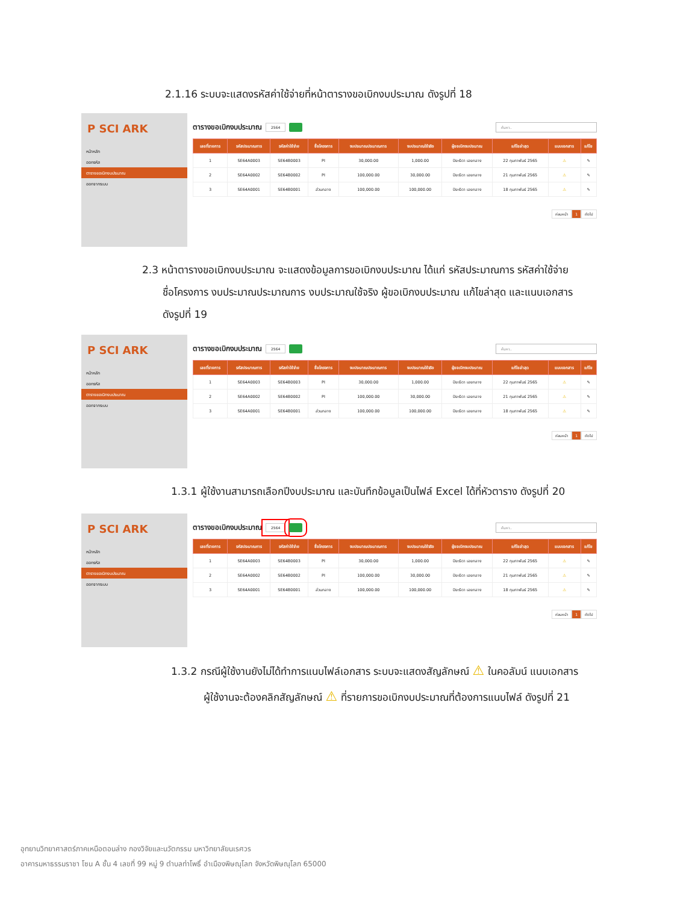2.1.16 ระบบจะแสดงรหัสค่าใช้จ่ายที่หน้าตารางขอเบิกงบประมาณ ดังรูปที่ 18
P SCI ARK
หน้าหลัก
ออกรหัส
ตารางขอเบิกงบประมาณ
ออกจากระบบ
ตารางขอเบิกงบประมาณ 2564 ค้นหา..
| เลขที่รายการ | รหัสประมาณการ | รหัสค่าใช้จ่าย | ชื่อโครงการ | งบประมาณประมาณการ | งบประมาณใช้จริง | ผู้ขอเบิกงบประมาณ | แก้ไขล่าสุด | แนบเอกสาร | แก้ไข |
| --- | --- | --- | --- | --- | --- | --- | --- | --- | --- |
| 1 | SE64A0003 | SE64B0003 | PI | 30,000.00 | 1,000.00 | ปิยะธิดา เอยกลาง | 22 กุมภาพันธ์ 2565 | ⚠ | ✎ |
| 2 | SE64A0002 | SE64B0002 | PI | 100,000.00 | 30,000.00 | ปิยะธิดา เอยกลาง | 21 กุมภาพันธ์ 2565 | ⚠ | ✎ |
| 3 | SE64A0001 | SE64B0001 | ส่วนกลาง | 100,000.00 | 100,000.00 | ปิยะธิดา เอยกลาง | 18 กุมภาพันธ์ 2565 | ⚠ | ✎ |
ก่อนหน้า 1 ถัดไป
2.3 หน้าตารางขอเบิกงบประมาณ จะแสดงข้อมูลการขอเบิกงบประมาณ ได้แก่ รหัสประมาณการ รหัสค่าใช้จ่าย
ชื่อโครงการ งบประมาณประมาณการ งบประมาณใช้จริง ผู้ขอเบิกงบประมาณ แก้ไขล่าสุด และแนบเอกสาร
ดังรูปที่ 19
P SCI ARK
หน้าหลัก
ออกรหัส
ตารางขอเบิกงบประมาณ
ออกจากระบบ
ตารางขอเบิกงบประมาณ 2564 ค้นหา..
| เลขที่รายการ | รหัสประมาณการ | รหัสค่าใช้จ่าย | ชื่อโครงการ | งบประมาณประมาณการ | งบประมาณใช้จริง | ผู้ขอเบิกงบประมาณ | แก้ไขล่าสุด | แนบเอกสาร | แก้ไข |
| --- | --- | --- | --- | --- | --- | --- | --- | --- | --- |
| 1 | SE64A0003 | SE64B0003 | PI | 30,000.00 | 1,000.00 | ปิยะธิดา เอยกลาง | 22 กุมภาพันธ์ 2565 | ⚠ | ✎ |
| 2 | SE64A0002 | SE64B0002 | PI | 100,000.00 | 30,000.00 | ปิยะธิดา เอยกลาง | 21 กุมภาพันธ์ 2565 | ⚠ | ✎ |
| 3 | SE64A0001 | SE64B0001 | ส่วนกลาง | 100,000.00 | 100,000.00 | ปิยะธิดา เอยกลาง | 18 กุมภาพันธ์ 2565 | ⚠ | ✎ |
ก่อนหน้า 1 ถัดไป
1.3.1 ผู้ใช้งานสามารถเลือกปีงบประมาณ และบันทึกข้อมูลเป็นไฟล์ Excel ได้ที่หัวตาราง ดังรูปที่ 20
P SCI ARK
หน้าหลัก
ออกรหัส
ตารางขอเบิกงบประมาณ
ออกจากระบบ
ตารางขอเบิกงบประมาณ 2564 ค้นหา..
| เลขที่รายการ | รหัสประมาณการ | รหัสค่าใช้จ่าย | ชื่อโครงการ | งบประมาณประมาณการ | งบประมาณใช้จริง | ผู้ขอเบิกงบประมาณ | แก้ไขล่าสุด | แนบเอกสาร | แก้ไข |
| --- | --- | --- | --- | --- | --- | --- | --- | --- | --- |
| 1 | SE64A0003 | SE64B0003 | PI | 30,000.00 | 1,000.00 | ปิยะธิดา เอยกลาง | 22 กุมภาพันธ์ 2565 | ⚠ | ✎ |
| 2 | SE64A0002 | SE64B0002 | PI | 100,000.00 | 30,000.00 | ปิยะธิดา เอยกลาง | 21 กุมภาพันธ์ 2565 | ⚠ | ✎ |
| 3 | SE64A0001 | SE64B0001 | ส่วนกลาง | 100,000.00 | 100,000.00 | ปิยะธิดา เอยกลาง | 18 กุมภาพันธ์ 2565 | ⚠ | ✎ |
ก่อนหน้า 1 ถัดไป
1.3.2 กรณีผู้ใช้งานยังไม่ได้ทำการแนบไฟล์เอกสาร ระบบจะแสดงสัญลักษณ์ ⚠ ในคอลัมน์ แนบเอกสาร
ผู้ใช้งานจะต้องคลิกสัญลักษณ์ ⚠ ที่รายการขอเบิกงบประมาณที่ต้องการแนบไฟล์ ดังรูปที่ 21
อุทยานวิทยาศาสตร์ภาคเหนือตอนล่าง กองวิจัยและนวัตกรรม มหาวิทยาลัยนเรศวร
อาคารมหาธรรมราชา โซน A ชั้น 4 เลขที่ 99 หมู่ 9 ตำบลท่าโพธิ์ อำเมืองพิษณุโลก จังหวัดพิษณุโลก 65000